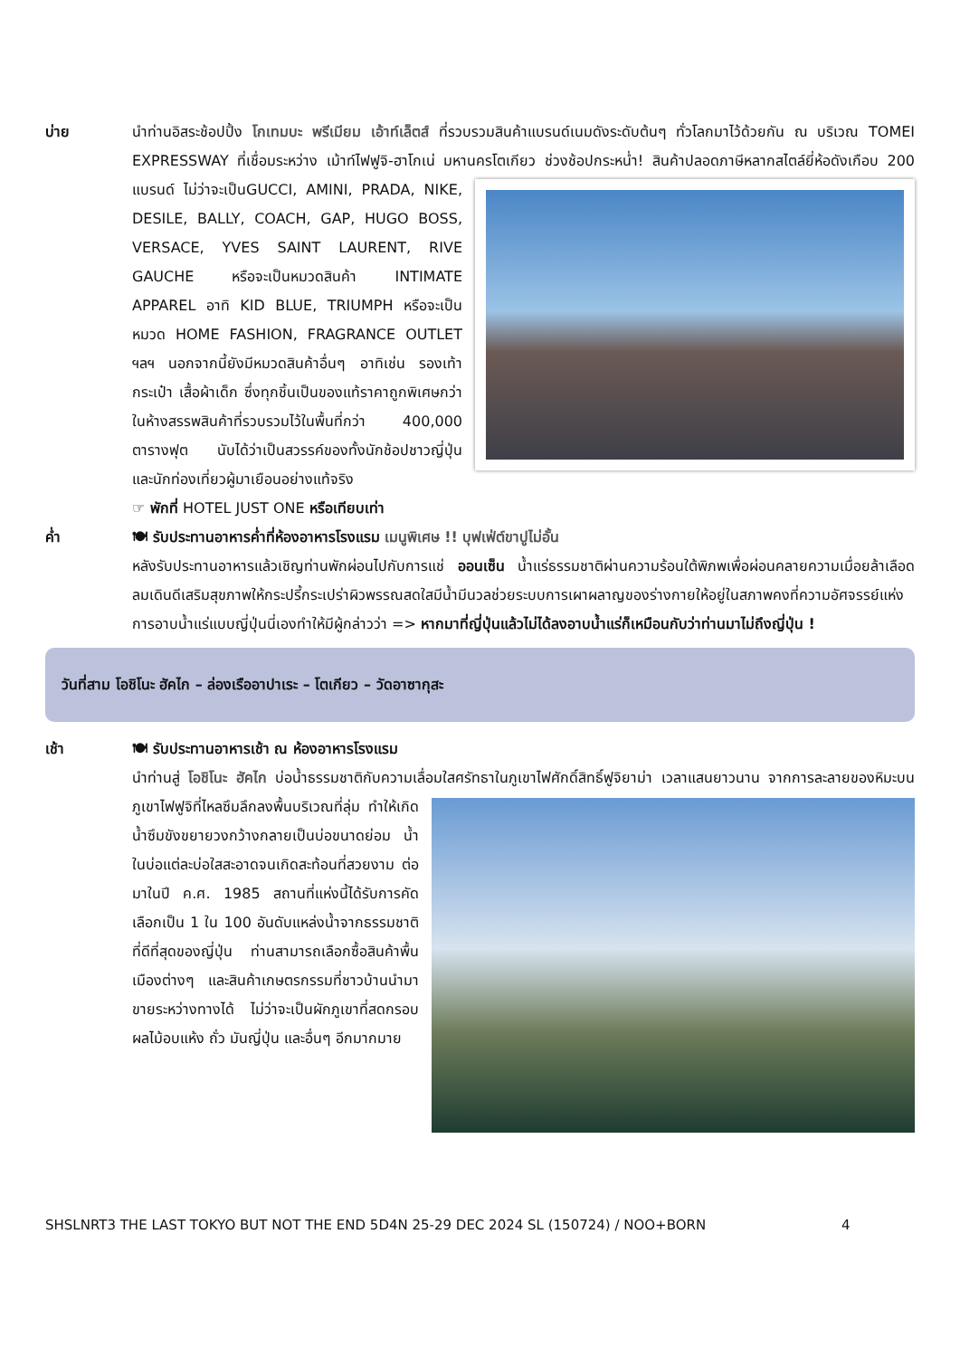บ่าย นำท่านอิสระช้อปปิ้ง โกเทมบะ พรีเมียม เอ้าท์เล็ตส์ ที่รวบรวมสินค้าแบรนด์เนมดังระดับต้นๆ ทั่วโลกมาไว้ด้วยกัน ณ บริเวณ TOMEI EXPRESSWAY ที่เชื่อมระหว่าง เม้าท์ไฟฟูจิ-ฮาโกเน่ มหานครโตเกียว ช่วงช้อปกระหน่ำ!
สินค้าปลอดภาษีหลากสไตล์ยี่ห้อดังเกือบ 200 แบรนด์ ไม่ว่าจะเป็นGUCCI, AMINI, PRADA, NIKE, DESILE, BALLY, COACH, GAP, HUGO BOSS, VERSACE, YVES SAINT LAURENT, RIVE GAUCHE หรือจะเป็นหมวดสินค้า INTIMATE APPAREL อาทิ KID BLUE, TRIUMPH หรือจะเป็นหมวด HOME FASHION, FRAGRANCE OUTLET ฯลฯ นอกจากนี้ยังมีหมวดสินค้าอื่นๆ อาทิเช่น รองเท้า กระเป๋า เสื้อผ้าเด็ก ซึ่งทุกชิ้นเป็นของแท้ราคาถูกพิเศษกว่าในห้างสรรพสินค้าที่รวบรวมไว้ในพื้นที่กว่า 400,000 ตารางฟุต นับได้ว่าเป็นสวรรค์ของทั้งนักช้อปชาวญี่ปุ่น และนักท่องเที่ยวผู้มาเยือนอย่างแท้จริง
☞ พักที่ HOTEL JUST ONE หรือเทียบเท่า
ค่ำ 🍽 รับประทานอาหารค่ำที่ห้องอาหารโรงแรม เมนูพิเศษ !! บุฟเฟ่ต์ขาปูไม่อั้น
หลังรับประทานอาหารแล้วเชิญท่านพักผ่อนไปกับการแช่ ออนเซ็น น้ำแร่ธรรมชาติผ่านความร้อนใต้พิภพเพื่อผ่อนคลายความเมื่อยล้าเลือดลมเดินดีเสริมสุขภาพให้กระปรี้กระเปร่าผิวพรรณสดใสมีน้ำมีนวลช่วยระบบการเผาผลาญของร่างกายให้อยู่ในสภาพคงที่ความอัศจรรย์แห่งการอาบน้ำแร่แบบญี่ปุ่นนี่เองทำให้มีผู้กล่าวว่า => หากมาที่ญี่ปุ่นแล้วไม่ได้ลงอาบน้ำแร่ก็เหมือนกับว่าท่านมาไม่ถึงญี่ปุ่น !
วันที่สาม โอชิโนะ ฮัคไก – ล่องเรืออาปาเระ – โตเกียว – วัดอาซากุสะ
เช้า 🍽 รับประทานอาหารเช้า ณ ห้องอาหารโรงแรม
นำท่านสู่ โอชิโนะ ฮัคไก บ่อน้ำธรรมชาติกับความเลื่อมใสศรัทธาในภูเขาไฟศักดิ์สิทธิ์ฟูจิยาม่า เวลาแสนยาวนาน
จากการละลายของหิมะบนภูเขาไฟฟูจิที่ไหลซึมลึกลงพื้นบริเวณที่ลุ่ม ทำให้เกิดน้ำซึมขังขยายวงกว้างกลายเป็นบ่อขนาดย่อม น้ำในบ่อแต่ละบ่อใสสะอาดจนเกิดสะท้อนที่สวยงาม ต่อมาในปี ค.ศ. 1985 สถานที่แห่งนี้ได้รับการคัดเลือกเป็น 1 ใน 100 อันดับแหล่งน้ำจากธรรมชาติที่ดีที่สุดของญี่ปุ่น ท่านสามารถเลือกซื้อสินค้าพื้นเมืองต่างๆ และสินค้าเกษตรกรรมที่ชาวบ้านนำมาขายระหว่างทางได้ ไม่ว่าจะเป็นผักภูเขาที่สดกรอบ ผลไม้อบแห้ง ถั่ว มันญี่ปุ่น และอื่นๆ อีกมากมาย
SHSLNRT3 THE LAST TOKYO BUT NOT THE END 5D4N 25-29 DEC 2024 SL (150724) / NOO+BORN 4